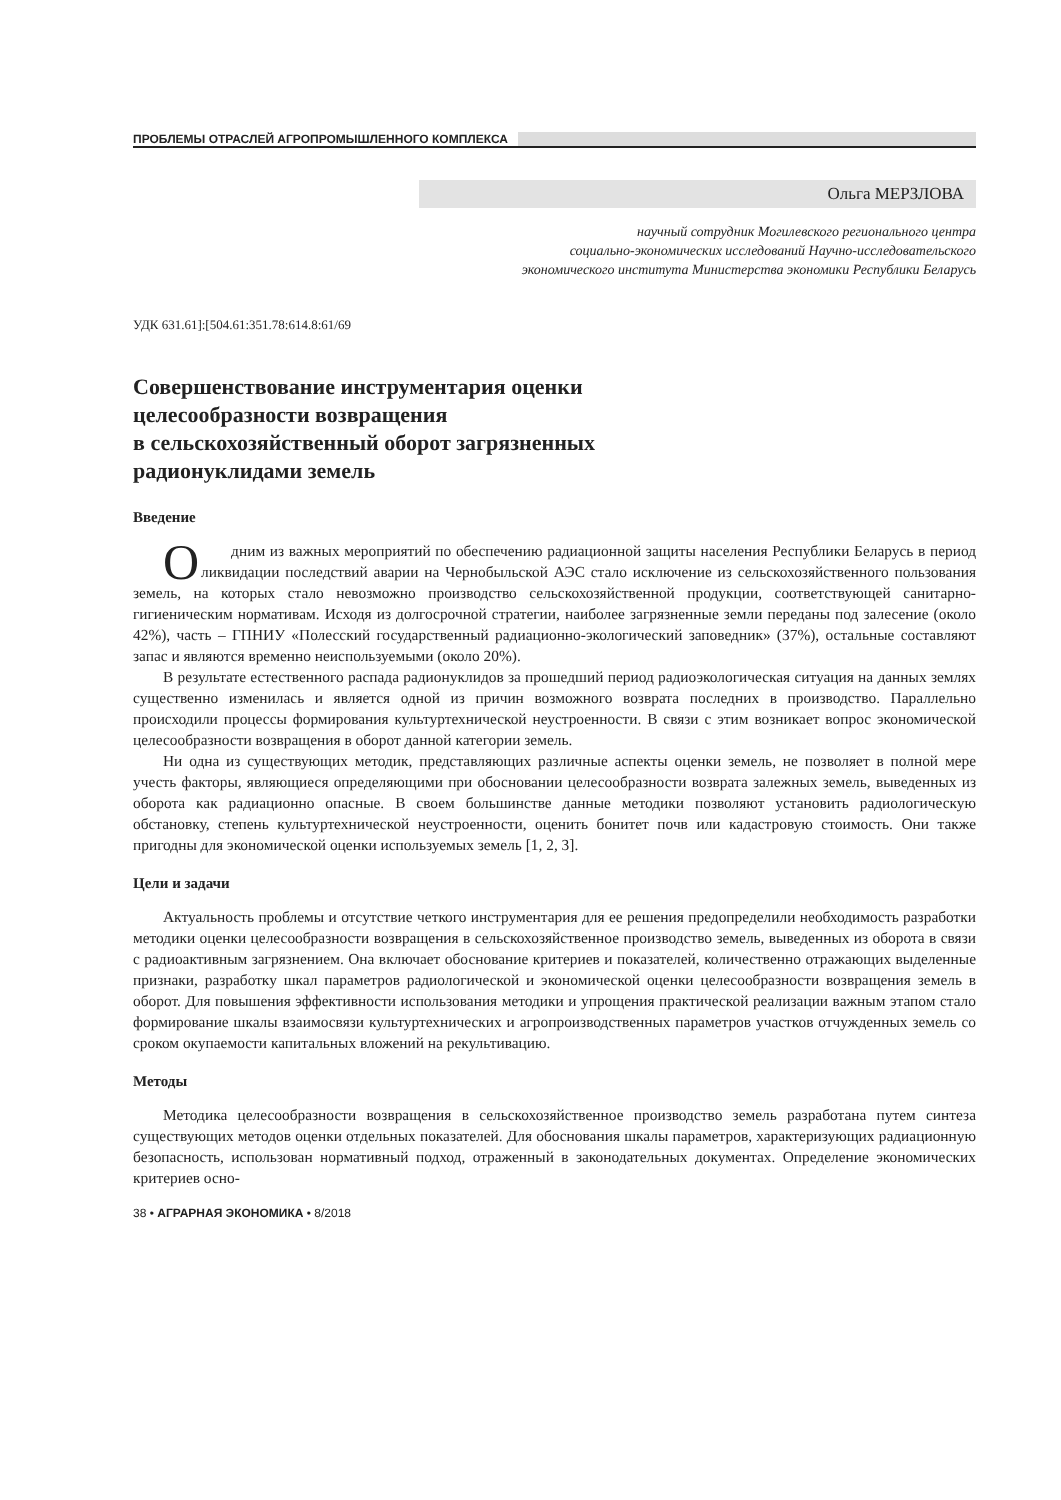ПРОБЛЕМЫ ОТРАСЛЕЙ АГРОПРОМЫШЛЕННОГО КОМПЛЕКСА
Ольга МЕРЗЛОВА
научный сотрудник Могилевского регионального центра
социально-экономических исследований Научно-исследовательского
экономического института Министерства экономики Республики Беларусь
УДК 631.61]:[504.61:351.78:614.8:61/69
Совершенствование инструментария оценки
целесообразности возвращения
в сельскохозяйственный оборот загрязненных
радионуклидами земель
Введение
Одним из важных мероприятий по обеспечению радиационной защиты населения Республики Беларусь в период ликвидации последствий аварии на Чернобыльской АЭС стало исключение из сельскохозяйственного пользования земель, на которых стало невозможно производство сельскохозяйственной продукции, соответствующей санитарно-гигиеническим нормативам. Исходя из долгосрочной стратегии, наиболее загрязненные земли переданы под залесение (около 42%), часть – ГПНИУ «Полесский государственный радиационно-экологический заповедник» (37%), остальные составляют запас и являются временно неиспользуемыми (около 20%).
В результате естественного распада радионуклидов за прошедший период радиоэкологическая ситуация на данных землях существенно изменилась и является одной из причин возможного возврата последних в производство. Параллельно происходили процессы формирования культуртехнической неустроенности. В связи с этим возникает вопрос экономической целесообразности возвращения в оборот данной категории земель.
Ни одна из существующих методик, представляющих различные аспекты оценки земель, не позволяет в полной мере учесть факторы, являющиеся определяющими при обосновании целесообразности возврата залежных земель, выведенных из оборота как радиационно опасные. В своем большинстве данные методики позволяют установить радиологическую обстановку, степень культуртехнической неустроенности, оценить бонитет почв или кадастровую стоимость. Они также пригодны для экономической оценки используемых земель [1, 2, 3].
Цели и задачи
Актуальность проблемы и отсутствие четкого инструментария для ее решения предопределили необходимость разработки методики оценки целесообразности возвращения в сельскохозяйственное производство земель, выведенных из оборота в связи с радиоактивным загрязнением. Она включает обоснование критериев и показателей, количественно отражающих выделенные признаки, разработку шкал параметров радиологической и экономической оценки целесообразности возвращения земель в оборот. Для повышения эффективности использования методики и упрощения практической реализации важным этапом стало формирование шкалы взаимосвязи культуртехнических и агропроизводственных параметров участков отчужденных земель со сроком окупаемости капитальных вложений на рекультивацию.
Методы
Методика целесообразности возвращения в сельскохозяйственное производство земель разработана путем синтеза существующих методов оценки отдельных показателей. Для обоснования шкалы параметров, характеризующих радиационную безопасность, использован нормативный подход, отраженный в законодательных документах. Определение экономических критериев осно-
38 • АГРАРНАЯ ЭКОНОМИКА • 8/2018